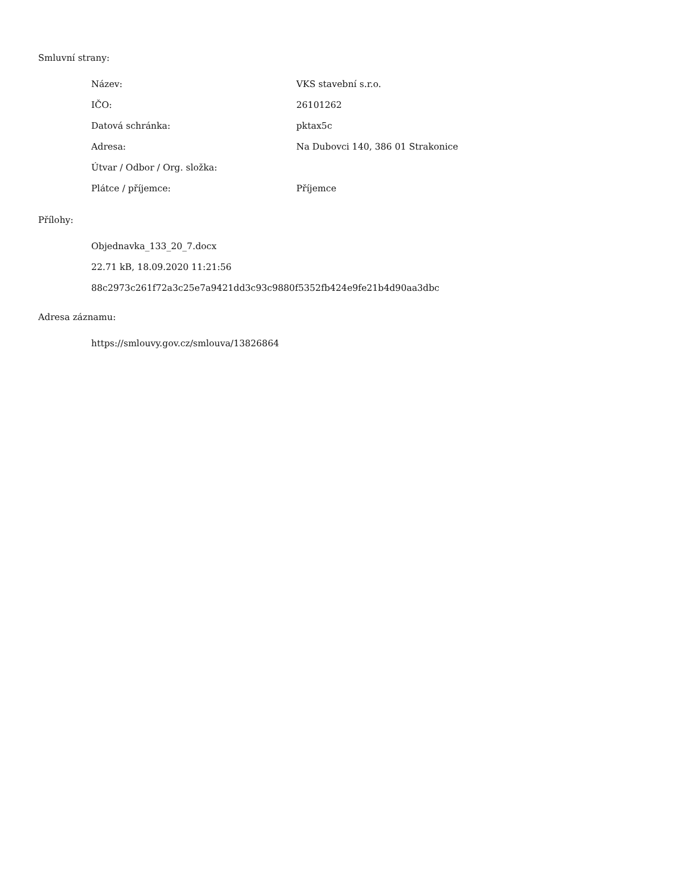Smluvní strany:
| Název: | VKS stavební s.r.o. |
| IČO: | 26101262 |
| Datová schránka: | pktax5c |
| Adresa: | Na Dubovci 140, 386 01 Strakonice |
| Útvar / Odbor / Org. složka: | |
| Plátce / příjemce: | Příjemce |
Přílohy:
Objednavka_133_20_7.docx
22.71 kB, 18.09.2020 11:21:56
88c2973c261f72a3c25e7a9421dd3c93c9880f5352fb424e9fe21b4d90aa3dbc
Adresa záznamu:
https://smlouvy.gov.cz/smlouva/13826864